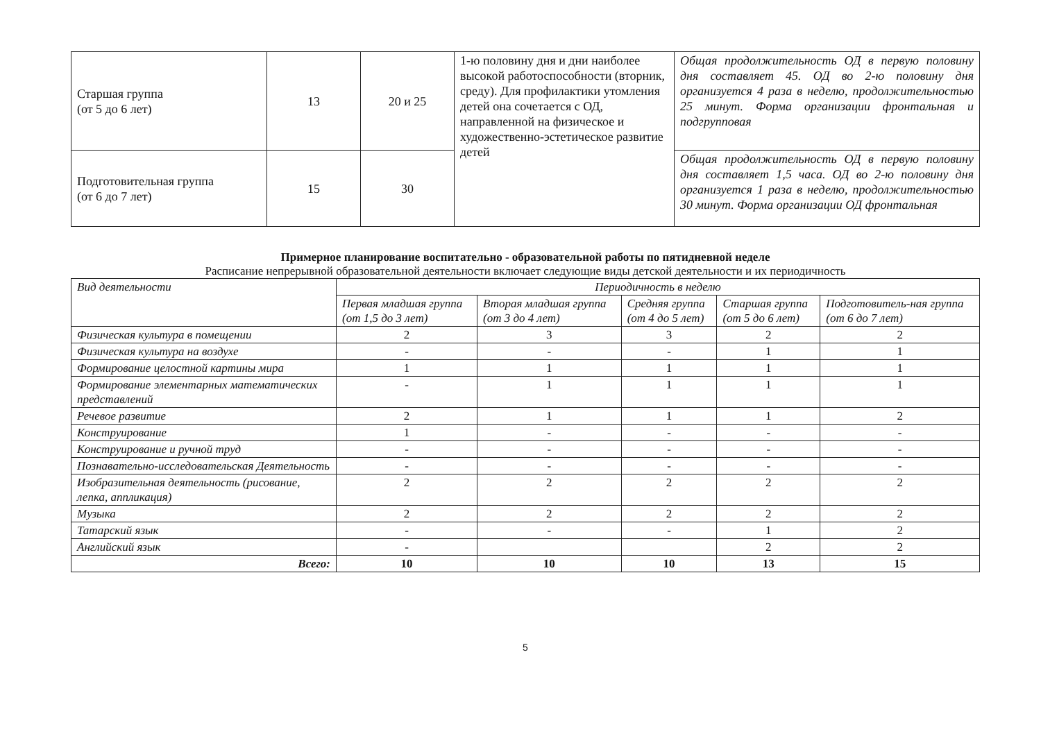| Старшая группа (от 5 до 6 лет) | 13 | 20 и 25 | 1-ю половину дня и дни наиболее высокой работоспособности (вторник, среду). Для профилактики утомления детей она сочетается с ОД, направленной на физическое и художественно-эстетическое развитие детей | Общая продолжительность ОД в первую половину дня составляет 45. ОД во 2-ю половину дня организуется 4 раза в неделю, продолжительностью 25 минут. Форма организации фронтальная и подгрупповая |
| Подготовительная группа (от 6 до 7 лет) | 15 | 30 | | Общая продолжительность ОД в первую половину дня составляет 1,5 часа. ОД во 2-ю половину дня организуется 1 раза в неделю, продолжительностью 30 минут. Форма организации ОД фронтальная |
Примерное планирование воспитательно - образовательной работы по пятидневной неделе
Расписание непрерывной образовательной деятельности включает следующие виды детской деятельности и их периодичность
| Вид деятельности | Периодичность в неделю | | | | |
| --- | --- | --- | --- | --- | --- |
| | Первая младшая группа (от 1,5 до 3 лет) | Вторая младшая группа (от 3 до 4 лет) | Средняя группа (от 4 до 5 лет) | Старшая группа (от 5 до 6 лет) | Подготовитель-ная группа (от 6 до 7 лет) |
| Физическая культура в помещении | 2 | 3 | 3 | 2 | 2 |
| Физическая культура на воздухе | - | - | - | 1 | 1 |
| Формирование целостной картины мира | 1 | 1 | 1 | 1 | 1 |
| Формирование элементарных математических представлений | - | 1 | 1 | 1 | 1 |
| Речевое развитие | 2 | 1 | 1 | 1 | 2 |
| Конструирование | 1 | - | - | - | - |
| Конструирование и ручной труд | - | - | - | - | - |
| Познавательно-исследовательская Деятельность | - | - | - | - | - |
| Изобразительная деятельность (рисование, лепка, аппликация) | 2 | 2 | 2 | 2 | 2 |
| Музыка | 2 | 2 | 2 | 2 | 2 |
| Татарский язык | - | - | - | 1 | 2 |
| Английский язык | - | | | 2 | 2 |
| Всего: | 10 | 10 | 10 | 13 | 15 |
5